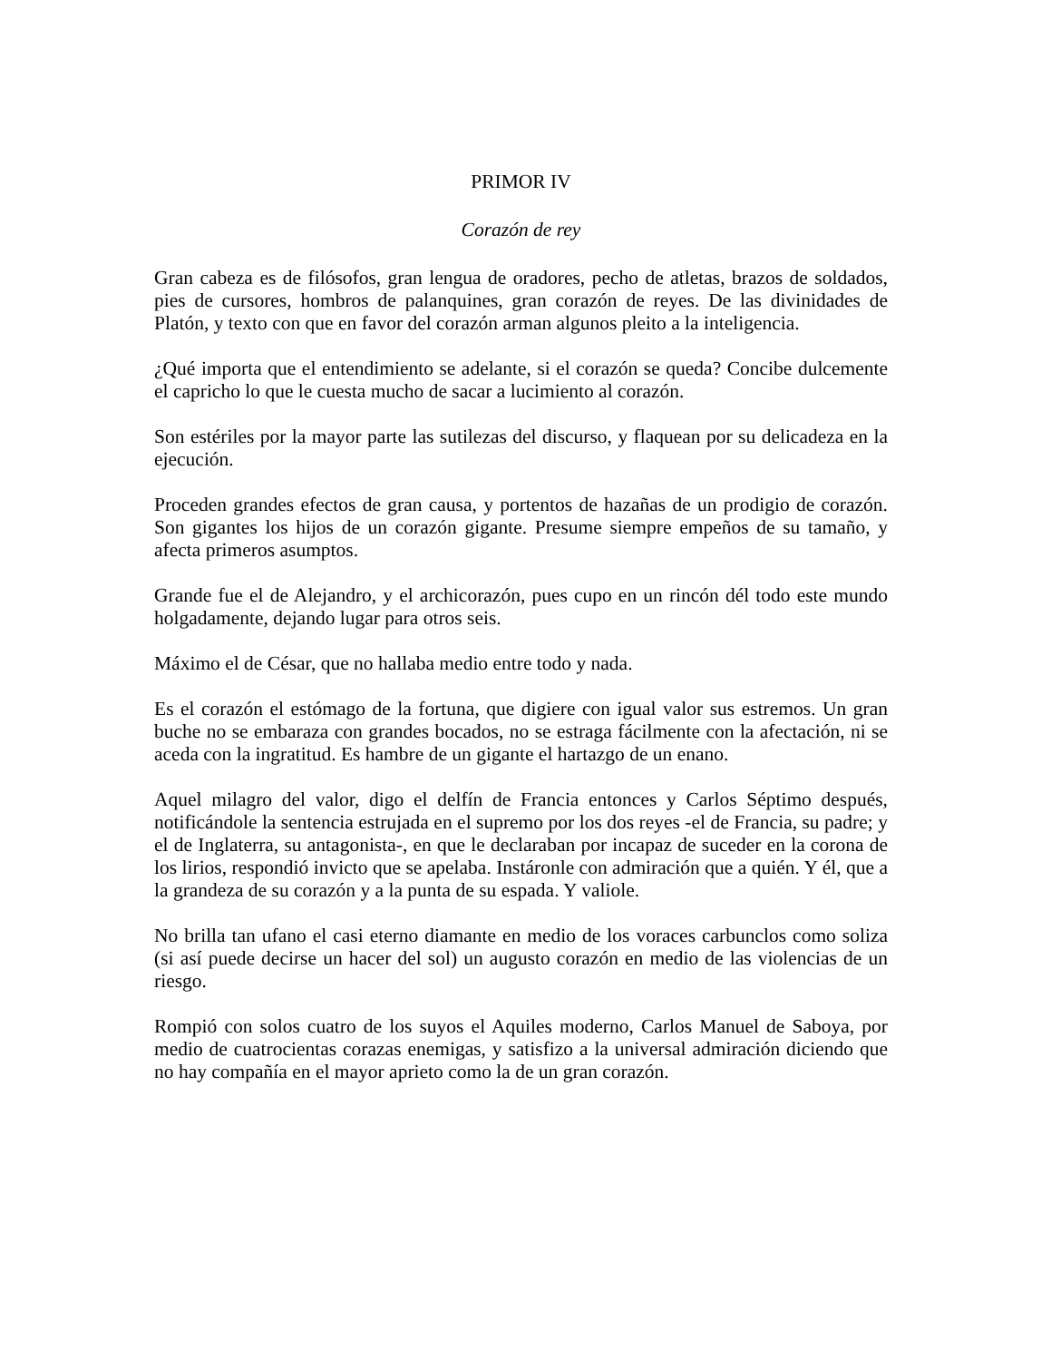PRIMOR IV
Corazón de rey
Gran cabeza es de filósofos, gran lengua de oradores, pecho de atletas, brazos de soldados, pies de cursores, hombros de palanquines, gran corazón de reyes. De las divinidades de Platón, y texto con que en favor del corazón arman algunos pleito a la inteligencia.
¿Qué importa que el entendimiento se adelante, si el corazón se queda? Concibe dulcemente el capricho lo que le cuesta mucho de sacar a lucimiento al corazón.
Son estériles por la mayor parte las sutilezas del discurso, y flaquean por su delicadeza en la ejecución.
Proceden grandes efectos de gran causa, y portentos de hazañas de un prodigio de corazón. Son gigantes los hijos de un corazón gigante. Presume siempre empeños de su tamaño, y afecta primeros asumptos.
Grande fue el de Alejandro, y el archicorazón, pues cupo en un rincón dél todo este mundo holgadamente, dejando lugar para otros seis.
Máximo el de César, que no hallaba medio entre todo y nada.
Es el corazón el estómago de la fortuna, que digiere con igual valor sus estremos. Un gran buche no se embaraza con grandes bocados, no se estraga fácilmente con la afectación, ni se aceda con la ingratitud. Es hambre de un gigante el hartazgo de un enano.
Aquel milagro del valor, digo el delfín de Francia entonces y Carlos Séptimo después, notificándole la sentencia estrujada en el supremo por los dos reyes -el de Francia, su padre; y el de Inglaterra, su antagonista-, en que le declaraban por incapaz de suceder en la corona de los lirios, respondió invicto que se apelaba. Instáronle con admiración que a quién. Y él, que a la grandeza de su corazón y a la punta de su espada. Y valiole.
No brilla tan ufano el casi eterno diamante en medio de los voraces carbunclos como soliza (si así puede decirse un hacer del sol) un augusto corazón en medio de las violencias de un riesgo.
Rompió con solos cuatro de los suyos el Aquiles moderno, Carlos Manuel de Saboya, por medio de cuatrocientas corazas enemigas, y satisfizo a la universal admiración diciendo que no hay compañía en el mayor aprieto como la de un gran corazón.